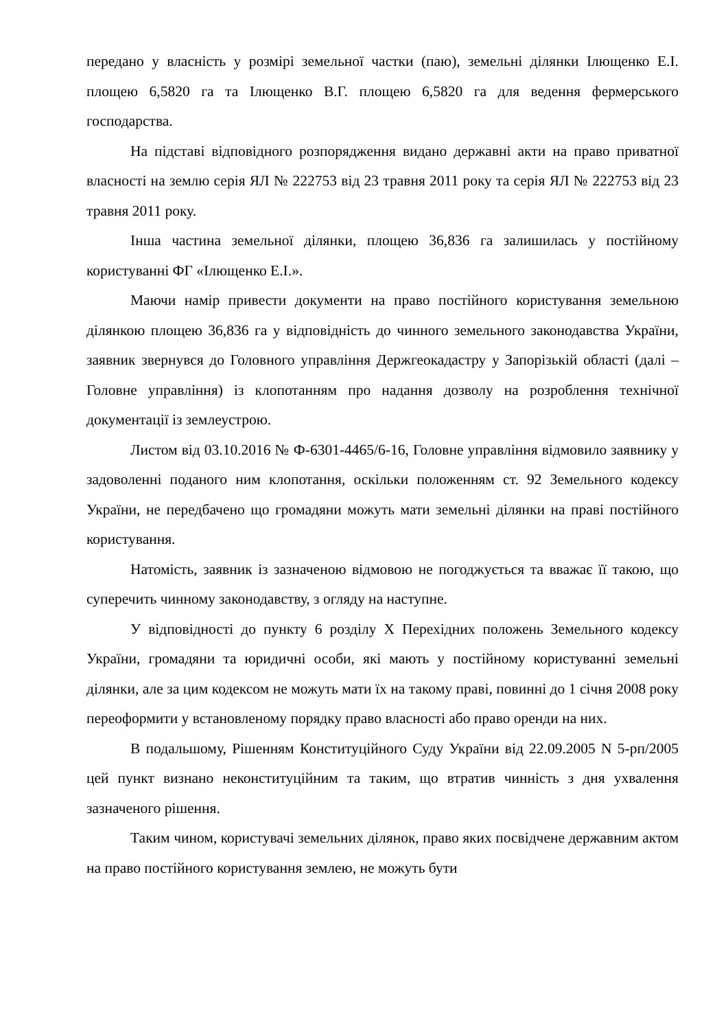передано у власність у розмірі земельної частки (паю), земельні ділянки Ілющенко Е.І. площею 6,5820 га та Ілющенко В.Г. площею 6,5820 га для ведення фермерського господарства.
На підставі відповідного розпорядження видано державні акти на право приватної власності на землю серія ЯЛ № 222753 від 23 травня 2011 року та серія ЯЛ № 222753 від 23 травня 2011 року.
Інша частина земельної ділянки, площею 36,836 га залишилась у постійному користуванні ФГ «Ілющенко Е.І.».
Маючи намір привести документи на право постійного користування земельною ділянкою площею 36,836 га у відповідність до чинного земельного законодавства України, заявник звернувся до Головного управління Держгеокадастру у Запорізькій області (далі – Головне управління) із клопотанням про надання дозволу на розроблення технічної документації із землеустрою.
Листом від 03.10.2016 № Ф-6301-4465/6-16, Головне управління відмовило заявнику у задоволенні поданого ним клопотання, оскільки положенням ст. 92 Земельного кодексу України, не передбачено що громадяни можуть мати земельні ділянки на праві постійного користування.
Натомість, заявник із зазначеною відмовою не погоджується та вважає її такою, що суперечить чинному законодавству, з огляду на наступне.
У відповідності до пункту 6 розділу Х Перехідних положень Земельного кодексу України, громадяни та юридичні особи, які мають у постійному користуванні земельні ділянки, але за цим кодексом не можуть мати їх на такому праві, повинні до 1 січня 2008 року переоформити у встановленому порядку право власності або право оренди на них.
В подальшому, Рішенням Конституційного Суду України від 22.09.2005 N 5-рп/2005 цей пункт визнано неконституційним та таким, що втратив чинність з дня ухвалення зазначеного рішення.
Таким чином, користувачі земельних ділянок, право яких посвідчене державним актом на право постійного користування землею, не можуть бути